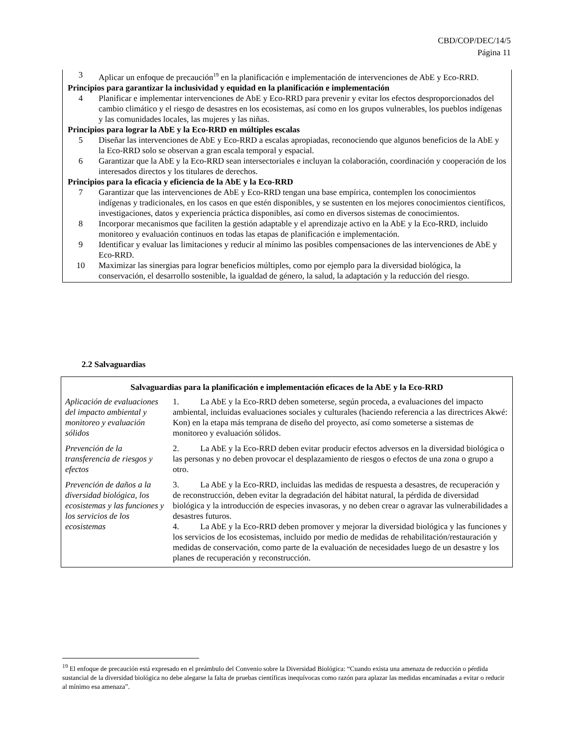CBD/COP/DEC/14/5
Página 11
3 Aplicar un enfoque de precaución<sup>19</sup> en la planificación e implementación de intervenciones de AbE y Eco-RRD.
Principios para garantizar la inclusividad y equidad en la planificación e implementación
4 Planificar e implementar intervenciones de AbE y Eco-RRD para prevenir y evitar los efectos desproporcionados del cambio climático y el riesgo de desastres en los ecosistemas, así como en los grupos vulnerables, los pueblos indígenas y las comunidades locales, las mujeres y las niñas.
Principios para lograr la AbE y la Eco-RRD en múltiples escalas
5 Diseñar las intervenciones de AbE y Eco-RRD a escalas apropiadas, reconociendo que algunos beneficios de la AbE y la Eco-RRD solo se observan a gran escala temporal y espacial.
6 Garantizar que la AbE y la Eco-RRD sean intersectoriales e incluyan la colaboración, coordinación y cooperación de los interesados directos y los titulares de derechos.
Principios para la eficacia y eficiencia de la AbE y la Eco-RRD
7 Garantizar que las intervenciones de AbE y Eco-RRD tengan una base empírica, contemplen los conocimientos indígenas y tradicionales, en los casos en que estén disponibles, y se sustenten en los mejores conocimientos científicos, investigaciones, datos y experiencia práctica disponibles, así como en diversos sistemas de conocimientos.
8 Incorporar mecanismos que faciliten la gestión adaptable y el aprendizaje activo en la AbE y la Eco-RRD, incluido monitoreo y evaluación continuos en todas las etapas de planificación e implementación.
9 Identificar y evaluar las limitaciones y reducir al mínimo las posibles compensaciones de las intervenciones de AbE y Eco-RRD.
10 Maximizar las sinergias para lograr beneficios múltiples, como por ejemplo para la diversidad biológica, la conservación, el desarrollo sostenible, la igualdad de género, la salud, la adaptación y la reducción del riesgo.
2.2 Salvaguardias
| Salvaguardias para la planificación e implementación eficaces de la AbE y la Eco-RRD | |
| --- | --- |
| Aplicación de evaluaciones del impacto ambiental y monitoreo y evaluación sólidos | 1. La AbE y la Eco-RRD deben someterse, según proceda, a evaluaciones del impacto ambiental, incluidas evaluaciones sociales y culturales (haciendo referencia a las directrices Akwé: Kon) en la etapa más temprana de diseño del proyecto, así como someterse a sistemas de monitoreo y evaluación sólidos. |
| Prevención de la transferencia de riesgos y efectos | 2. La AbE y la Eco-RRD deben evitar producir efectos adversos en la diversidad biológica o las personas y no deben provocar el desplazamiento de riesgos o efectos de una zona o grupo a otro. |
| Prevención de daños a la diversidad biológica, los ecosistemas y las funciones y los servicios de los ecosistemas | 3. La AbE y la Eco-RRD, incluidas las medidas de respuesta a desastres, de recuperación y de reconstrucción, deben evitar la degradación del hábitat natural, la pérdida de diversidad biológica y la introducción de especies invasoras, y no deben crear o agravar las vulnerabilidades a desastres futuros. 4. La AbE y la Eco-RRD deben promover y mejorar la diversidad biológica y las funciones y los servicios de los ecosistemas, incluido por medio de medidas de rehabilitación/restauración y medidas de conservación, como parte de la evaluación de necesidades luego de un desastre y los planes de recuperación y reconstrucción. |
<sup>19</sup> El enfoque de precaución está expresado en el preámbulo del Convenio sobre la Diversidad Biológica: “Cuando exista una amenaza de reducción o pérdida sustancial de la diversidad biológica no debe alegarse la falta de pruebas científicas inequívocas como razón para aplazar las medidas encaminadas a evitar o reducir al mínimo esa amenaza”.